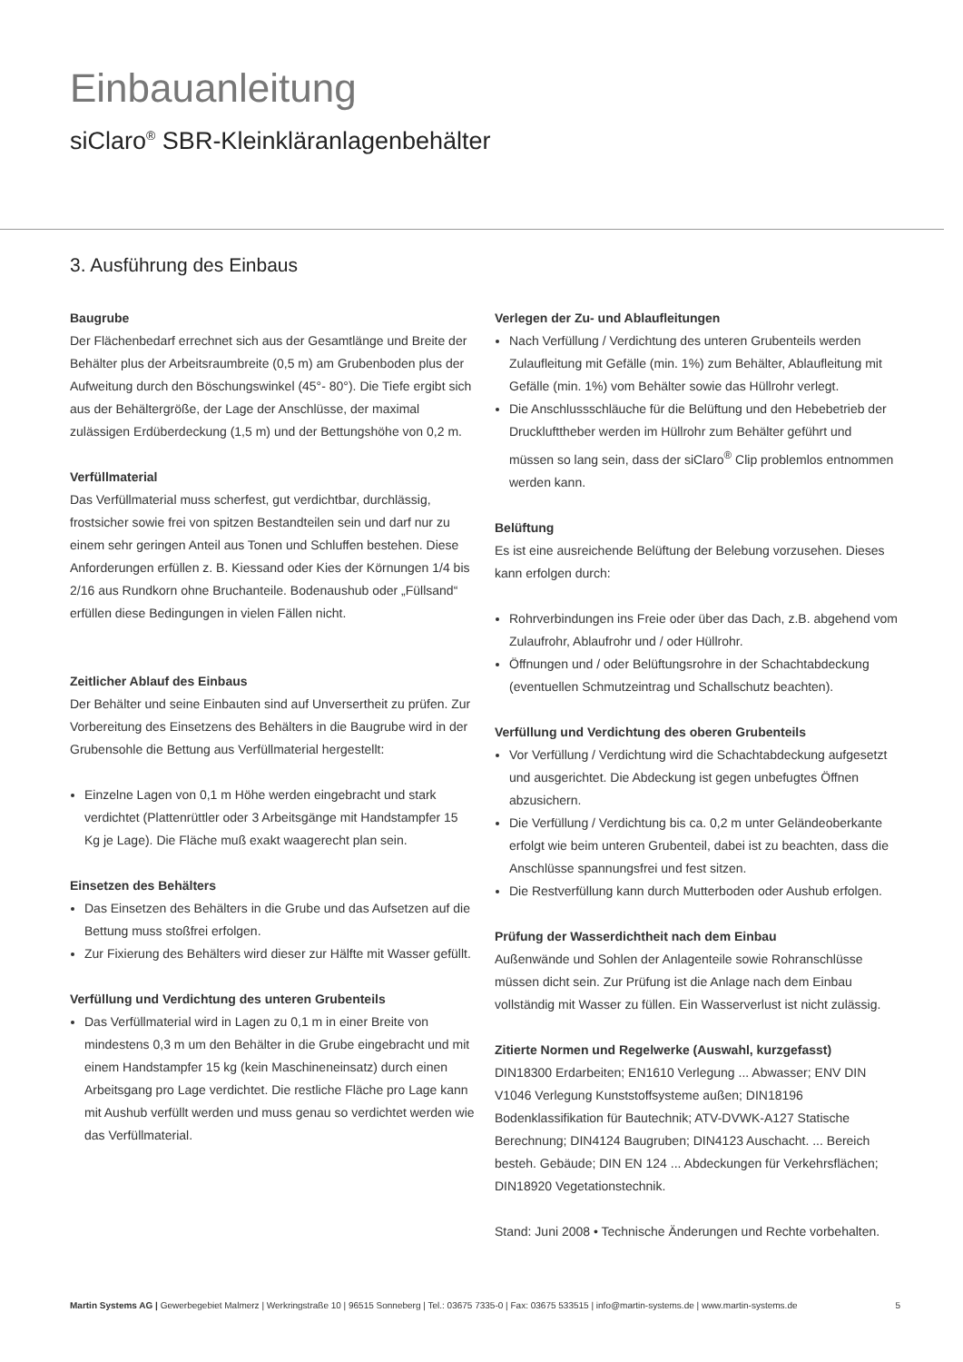Einbauanleitung
siClaro<sup>®</sup> SBR-Kleinkläranlagenbehälter
3. Ausführung des Einbaus
Baugrube
Der Flächenbedarf errechnet sich aus der Gesamtlänge und Breite der Behälter plus der Arbeitsraumbreite (0,5 m) am Grubenboden plus der Aufweitung durch den Böschungswinkel (45°- 80°). Die Tiefe ergibt sich aus der Behältergröße, der Lage der Anschlüsse, der maximal zulässigen Erdüberdeckung (1,5 m) und der Bettungshöhe von 0,2 m.
Verfüllmaterial
Das Verfüllmaterial muss scherfest, gut verdichtbar, durchlässig, frostsicher sowie frei von spitzen Bestandteilen sein und darf nur zu einem sehr geringen Anteil aus Tonen und Schluffen bestehen. Diese Anforderungen erfüllen z. B. Kiessand oder Kies der Körnungen 1/4 bis 2/16 aus Rundkorn ohne Bruchanteile. Bodenaushub oder „Füllsand“ erfüllen diese Bedingungen in vielen Fällen nicht.
Zeitlicher Ablauf des Einbaus
Der Behälter und seine Einbauten sind auf Unversertheit zu prüfen. Zur Vorbereitung des Einsetzens des Behälters in die Baugrube wird in der Grubensohle die Bettung aus Verfüllmaterial hergestellt:
Einzelne Lagen von 0,1 m Höhe werden eingebracht und stark verdichtet (Plattenrüttler oder 3 Arbeitsgänge mit Handstampfer 15 Kg je Lage). Die Fläche muß exakt waagerecht plan sein.
Einsetzen des Behälters
Das Einsetzen des Behälters in die Grube und das Aufsetzen auf die Bettung muss stoßfrei erfolgen.
Zur Fixierung des Behälters wird dieser zur Hälfte mit Wasser gefüllt.
Verfüllung und Verdichtung des unteren Grubenteils
Das Verfüllmaterial wird in Lagen zu 0,1 m in einer Breite von mindestens 0,3 m um den Behälter in die Grube eingebracht und mit einem Handstampfer 15 kg (kein Maschineneinsatz) durch einen Arbeitsgang pro Lage verdichtet. Die restliche Fläche pro Lage kann mit Aushub verfüllt werden und muss genau so verdichtet werden wie das Verfüllmaterial.
Verlegen der Zu- und Ablaufleitungen
Nach Verfüllung / Verdichtung des unteren Grubenteils werden Zulaufleitung mit Gefälle (min. 1%) zum Behälter, Ablaufleitung mit Gefälle (min. 1%) vom Behälter sowie das Hüllrohr verlegt.
Die Anschlussschläuche für die Belüftung und den Hebebetrieb der Drucklufttheber werden im Hüllrohr zum Behälter geführt und müssen so lang sein, dass der siClaro<sup>®</sup> Clip problemlos entnommen werden kann.
Belüftung
Es ist eine ausreichende Belüftung der Belebung vorzusehen. Dieses kann erfolgen durch:
Rohrverbindungen ins Freie oder über das Dach, z.B. abgehend vom Zulaufrohr, Ablaufrohr und / oder Hüllrohr.
Öffnungen und / oder Belüftungsrohre in der Schachtabdeckung (eventuellen Schmutzeintrag und Schallschutz beachten).
Verfüllung und Verdichtung des oberen Grubenteils
Vor Verfüllung / Verdichtung wird die Schachtabdeckung aufgesetzt und ausgerichtet. Die Abdeckung ist gegen unbefugtes Öffnen abzusichern.
Die Verfüllung / Verdichtung bis ca. 0,2 m unter Geländeoberkante erfolgt wie beim unteren Grubenteil, dabei ist zu beachten, dass die Anschlüsse spannungsfrei und fest sitzen.
Die Restverfüllung kann durch Mutterboden oder Aushub erfolgen.
Prüfung der Wasserdichtheit nach dem Einbau
Außenwände und Sohlen der Anlagenteile sowie Rohranschlüsse müssen dicht sein. Zur Prüfung ist die Anlage nach dem Einbau vollständig mit Wasser zu füllen. Ein Wasserverlust ist nicht zulässig.
Zitierte Normen und Regelwerke (Auswahl, kurzgefasst)
DIN18300 Erdarbeiten; EN1610 Verlegung ... Abwasser; ENV DIN V1046 Verlegung Kunststoffsysteme außen; DIN18196 Bodenklassifikation für Bautechnik; ATV-DVWK-A127 Statische Berechnung; DIN4124 Baugruben; DIN4123 Auschacht. ... Bereich besteh. Gebäude; DIN EN 124 ... Abdeckungen für Verkehrsflächen; DIN18920 Vegetationstechnik.
Stand: Juni 2008 • Technische Änderungen und Rechte vorbehalten.
Martin Systems AG | Gewerbegebiet Malmerz | Werkringstraße 10 | 96515 Sonneberg | Tel.: 03675 7335-0 | Fax: 03675 533515 | info@martin-systems.de | www.martin-systems.de 5